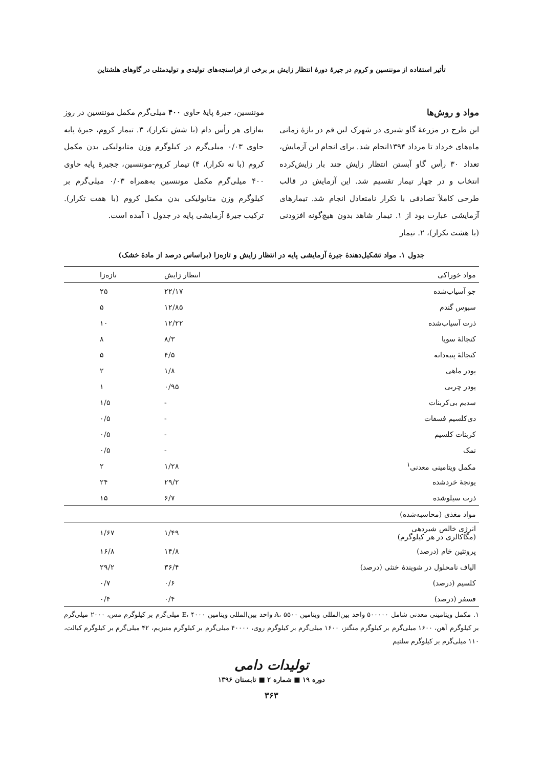تأثیر استفاده از موننسین و کروم در جیرهٔ دورهٔ انتظار زایش بر برخی از فراسنجه‌های تولیدی و تولیدمثلی در گاوهای هلشتاین
مواد و روش‌ها
این طرح در مزرعهٔ گاو شیری در شهرک لبن قم در بازهٔ زمانی ماه‌های خرداد تا مرداد ۱۳۹۴انجام شد. برای انجام این آزمایش، تعداد ۳۰ رأس گاو آبستن انتظار زایش چند بار زایش‌کرده انتخاب و در چهار تیمار تقسیم شد. این آزمایش در قالب طرحی کاملاً تصادفی با تکرار نامتعادل انجام شد. تیمارهای آزمایشی عبارت بود از ۱. تیمار شاهد بدون هیچ‌گونه افزودنی (با هشت تکرار)، ۲. تیمار
موننسین، جیرهٔ پایهٔ حاوی ۴۰۰ میلی‌گرم مکمل موننسین در روز به‌ازای هر رأس دام (با شش تکرار)، ۳. تیمار کروم، جیرهٔ پایه حاوی ۰/۰۳ میلی‌گرم در کیلوگرم وزن متابولیکی بدن مکمل کروم (با نه تکرار)، ۴) تیمار کروم-موننسین، ججیرهٔ پایه حاوی ۴۰۰ میلی‌گرم مکمل موننسین به‌همراه ۰/۰۳ میلی‌گرم بر کیلوگرم وزن متابولیکی بدن مکمل کروم (با هفت تکرار). ترکیب جیرهٔ آزمایشی پایه در جدول ۱ آمده است.
جدول ۱. مواد تشکیل‌دهندهٔ جیرهٔ آزمایشی پایه در انتظار زایش و تازه‌زا (براساس درصد از مادهٔ خشک)
| مواد خوراکی | انتظار زایش | تازه‌زا |
| --- | --- | --- |
| جو آسیاب‌شده | ۲۲/۱۷ | ۲۵ |
| سبوس گندم | ۱۲/۸۵ | ۵ |
| ذرت آسیاب‌شده | ۱۲/۲۲ | ۱۰ |
| کنجالهٔ سویا | ۸/۳ | ۸ |
| کنجالهٔ پنبه‌دانه | ۴/۵ | ۵ |
| پودر ماهی | ۱/۸ | ۲ |
| پودر چربی | ۰/۹۵ | ۱ |
| سدیم بی‌کربنات | - | ۱/۵ |
| دی‌کلسیم فسفات | - | ۰/۵ |
| کربنات کلسیم | - | ۰/۵ |
| نمک | - | ۰/۵ |
| مکمل ویتامینی معدنی<sup>۱</sup> | ۱/۲۸ | ۲ |
| یونجهٔ خردشده | ۲۹/۲ | ۲۴ |
| ذرت سیلوشده | ۶/۷ | ۱۵ |
| مواد مغذی (محاسبه‌شده) | | |
| انرژی خالص شیردهی (مگاکالری در هر کیلوگرم) | ۱/۴۹ | ۱/۶۷ |
| پروتئین خام (درصد) | ۱۴/۸ | ۱۶/۸ |
| الیاف نامحلول در شویندهٔ خنثی (درصد) | ۳۶/۴ | ۲۹/۲ |
| کلسیم (درصد) | ۰/۶ | ۰/۷ |
| فسفر (درصد) | ۰/۴ | ۰/۴ |
۱. مکمل ویتامینی معدنی شامل ۵۰۰۰۰۰ واحد بین‌المللی ویتامین A، ۵۵۰۰ واحد بین‌المللی ویتامین E، ۴۰۰۰ میلی‌گرم بر کیلوگرم مس، ۲۰۰۰ میلی‌گرم بر کیلوگرم آهن، ۱۶۰۰ میلی‌گرم بر کیلوگرم منگنز، ۱۶۰۰ میلی‌گرم بر کیلوگرم روی، ۴۰۰۰۰ میلی‌گرم بر کیلوگرم منیزیم، ۴۲ میلی‌گرم بر کیلوگرم کبالت، ۱۱۰ میلی‌گرم بر کیلوگرم سلنیم
تولیدات دامی
دوره ۱۹ ■ شماره ۲ ■ تابستان ۱۳۹۶
۳۶۳